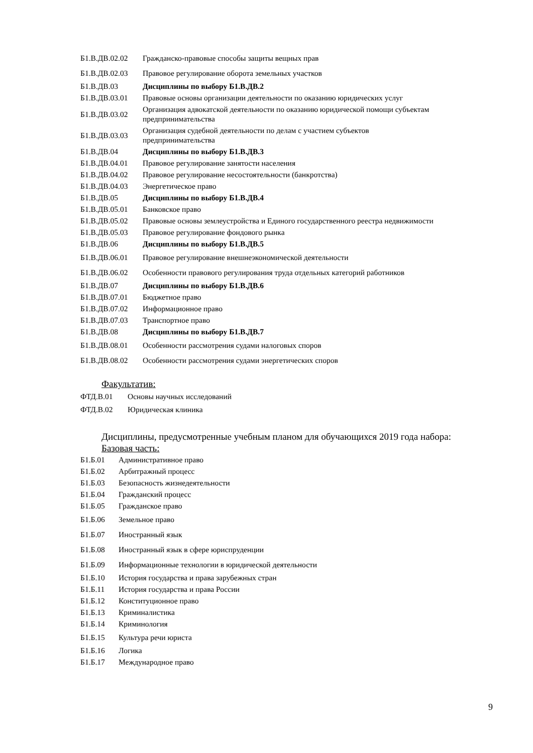| Б1.В.ДВ.02.02 | Гражданско-правовые способы защиты вещных прав |
| Б1.В.ДВ.02.03 | Правовое регулирование оборота земельных участков |
| Б1.В.ДВ.03 | Дисциплины по выбору Б1.В.ДВ.2 |
| Б1.В.ДВ.03.01 | Правовые основы организации деятельности по оказанию юридических услуг |
| Б1.В.ДВ.03.02 | Организация адвокатской деятельности по оказанию юридической помощи субъектам предпринимательства |
| Б1.В.ДВ.03.03 | Организация судебной деятельности по делам с участием субъектов предпринимательства |
| Б1.В.ДВ.04 | Дисциплины по выбору Б1.В.ДВ.3 |
| Б1.В.ДВ.04.01 | Правовое регулирование занятости населения |
| Б1.В.ДВ.04.02 | Правовое регулирование несостоятельности (банкротства) |
| Б1.В.ДВ.04.03 | Энергетическое право |
| Б1.В.ДВ.05 | Дисциплины по выбору Б1.В.ДВ.4 |
| Б1.В.ДВ.05.01 | Банковское право |
| Б1.В.ДВ.05.02 | Правовые основы землеустройства и Единого государственного реестра недвижимости |
| Б1.В.ДВ.05.03 | Правовое регулирование фондового рынка |
| Б1.В.ДВ.06 | Дисциплины по выбору Б1.В.ДВ.5 |
| Б1.В.ДВ.06.01 | Правовое регулирование внешнеэкономической деятельности |
| Б1.В.ДВ.06.02 | Особенности правового регулирования труда отдельных категорий работников |
| Б1.В.ДВ.07 | Дисциплины по выбору Б1.В.ДВ.6 |
| Б1.В.ДВ.07.01 | Бюджетное право |
| Б1.В.ДВ.07.02 | Информационное право |
| Б1.В.ДВ.07.03 | Транспортное право |
| Б1.В.ДВ.08 | Дисциплины по выбору Б1.В.ДВ.7 |
| Б1.В.ДВ.08.01 | Особенности рассмотрения судами налоговых споров |
| Б1.В.ДВ.08.02 | Особенности рассмотрения судами энергетических споров |
Факультатив:
| ФТД.В.01 | Основы научных исследований |
| ФТД.В.02 | Юридическая клиника |
Дисциплины, предусмотренные учебным планом для обучающихся 2019 года набора:
Базовая часть:
| Б1.Б.01 | Административное право |
| Б1.Б.02 | Арбитражный процесс |
| Б1.Б.03 | Безопасность жизнедеятельности |
| Б1.Б.04 | Гражданский процесс |
| Б1.Б.05 | Гражданское право |
| Б1.Б.06 | Земельное право |
| Б1.Б.07 | Иностранный язык |
| Б1.Б.08 | Иностранный язык в сфере юриспруденции |
| Б1.Б.09 | Информационные технологии в юридической деятельности |
| Б1.Б.10 | История государства и права зарубежных стран |
| Б1.Б.11 | История государства и права России |
| Б1.Б.12 | Конституционное право |
| Б1.Б.13 | Криминалистика |
| Б1.Б.14 | Криминология |
| Б1.Б.15 | Культура речи юриста |
| Б1.Б.16 | Логика |
| Б1.Б.17 | Международное право |
9